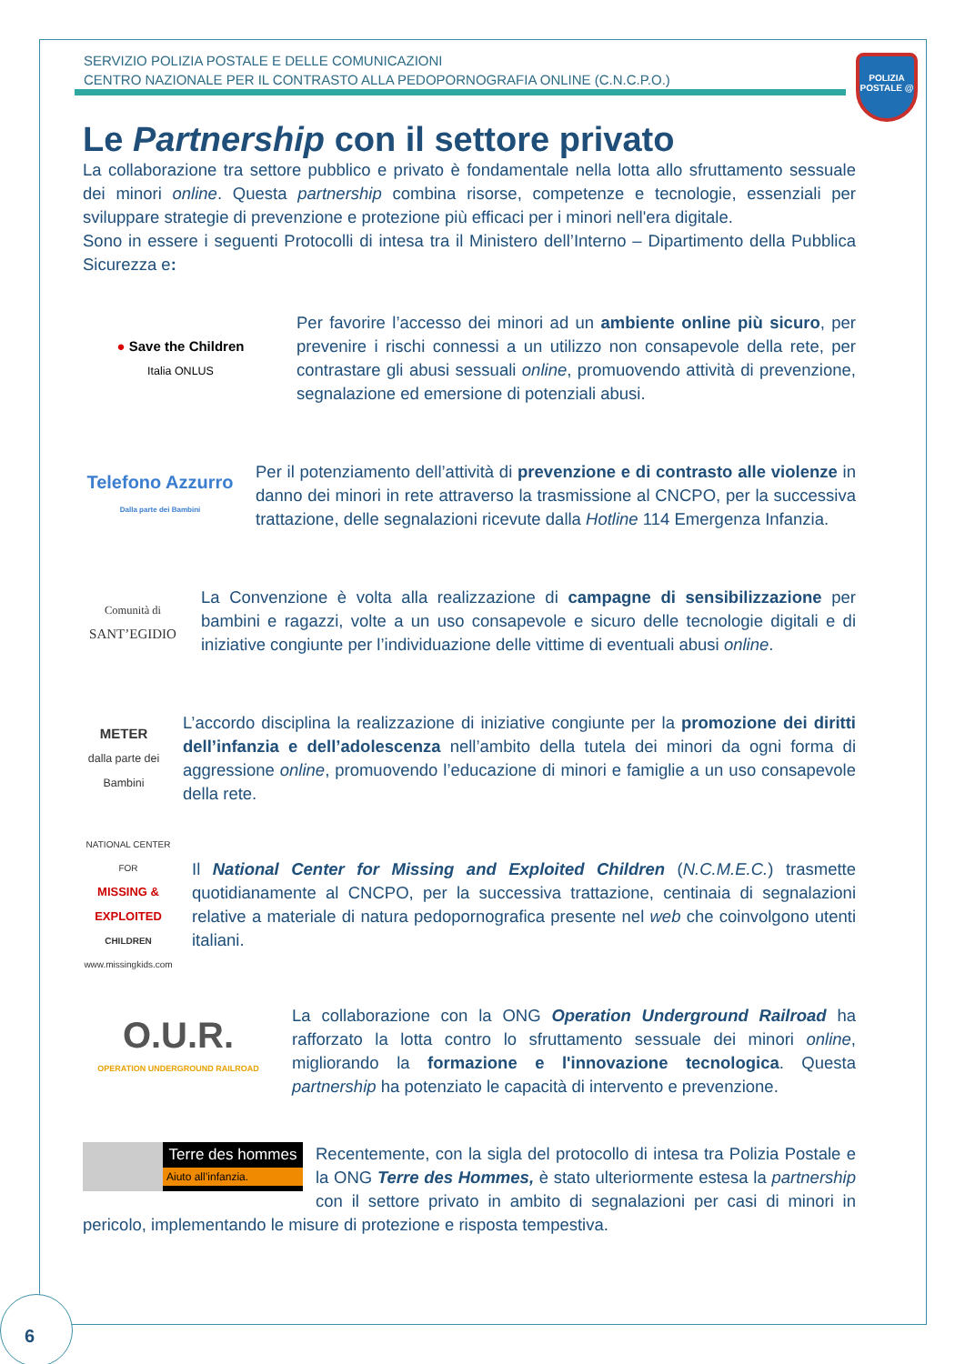SERVIZIO POLIZIA POSTALE E DELLE COMUNICAZIONI
CENTRO NAZIONALE PER IL CONTRASTO ALLA PEDOPORNOGRAFIA ONLINE (C.N.C.P.O.)
POLIZIA POSTALE @
Le Partnership con il settore privato
La collaborazione tra settore pubblico e privato è fondamentale nella lotta allo sfruttamento sessuale dei minori online. Questa partnership combina risorse, competenze e tecnologie, essenziali per sviluppare strategie di prevenzione e protezione più efficaci per i minori nell'era digitale.
Sono in essere i seguenti Protocolli di intesa tra il Ministero dell’Interno – Dipartimento della Pubblica Sicurezza e:
● Save the Children
Italia ONLUS
Per favorire l’accesso dei minori ad un ambiente online più sicuro, per prevenire i rischi connessi a un utilizzo non consapevole della rete, per contrastare gli abusi sessuali online, promuovendo attività di prevenzione, segnalazione ed emersione di potenziali abusi.
Telefono Azzurro
Dalla parte dei Bambini
Per il potenziamento dell’attività di prevenzione e di contrasto alle violenze in danno dei minori in rete attraverso la trasmissione al CNCPO, per la successiva trattazione, delle segnalazioni ricevute dalla Hotline 114 Emergenza Infanzia.
Comunità di
SANT’EGIDIO
La Convenzione è volta alla realizzazione di campagne di sensibilizzazione per bambini e ragazzi, volte a un uso consapevole e sicuro delle tecnologie digitali e di iniziative congiunte per l’individuazione delle vittime di eventuali abusi online.
METER
dalla parte dei Bambini
L’accordo disciplina la realizzazione di iniziative congiunte per la promozione dei diritti dell’infanzia e dell’adolescenza nell’ambito della tutela dei minori da ogni forma di aggressione online, promuovendo l’educazione di minori e famiglie a un uso consapevole della rete.
NATIONAL CENTER FOR
MISSING & EXPLOITED
CHILDREN
www.missingkids.com
Il National Center for Missing and Exploited Children (N.C.M.E.C.) trasmette quotidianamente al CNCPO, per la successiva trattazione, centinaia di segnalazioni relative a materiale di natura pedopornografica presente nel web che coinvolgono utenti italiani.
O.U.R.
OPERATION UNDERGROUND RAILROAD
La collaborazione con la ONG Operation Underground Railroad ha rafforzato la lotta contro lo sfruttamento sessuale dei minori online, migliorando la formazione e l'innovazione tecnologica. Questa partnership ha potenziato le capacità di intervento e prevenzione.
Terre des hommes
Aiuto all’infanzia.
Recentemente, con la sigla del protocollo di intesa tra Polizia Postale e la ONG Terre des Hommes, è stato ulteriormente estesa la partnership con il settore privato in ambito di segnalazioni per casi di minori in pericolo, implementando le misure di protezione e risposta tempestiva.
6